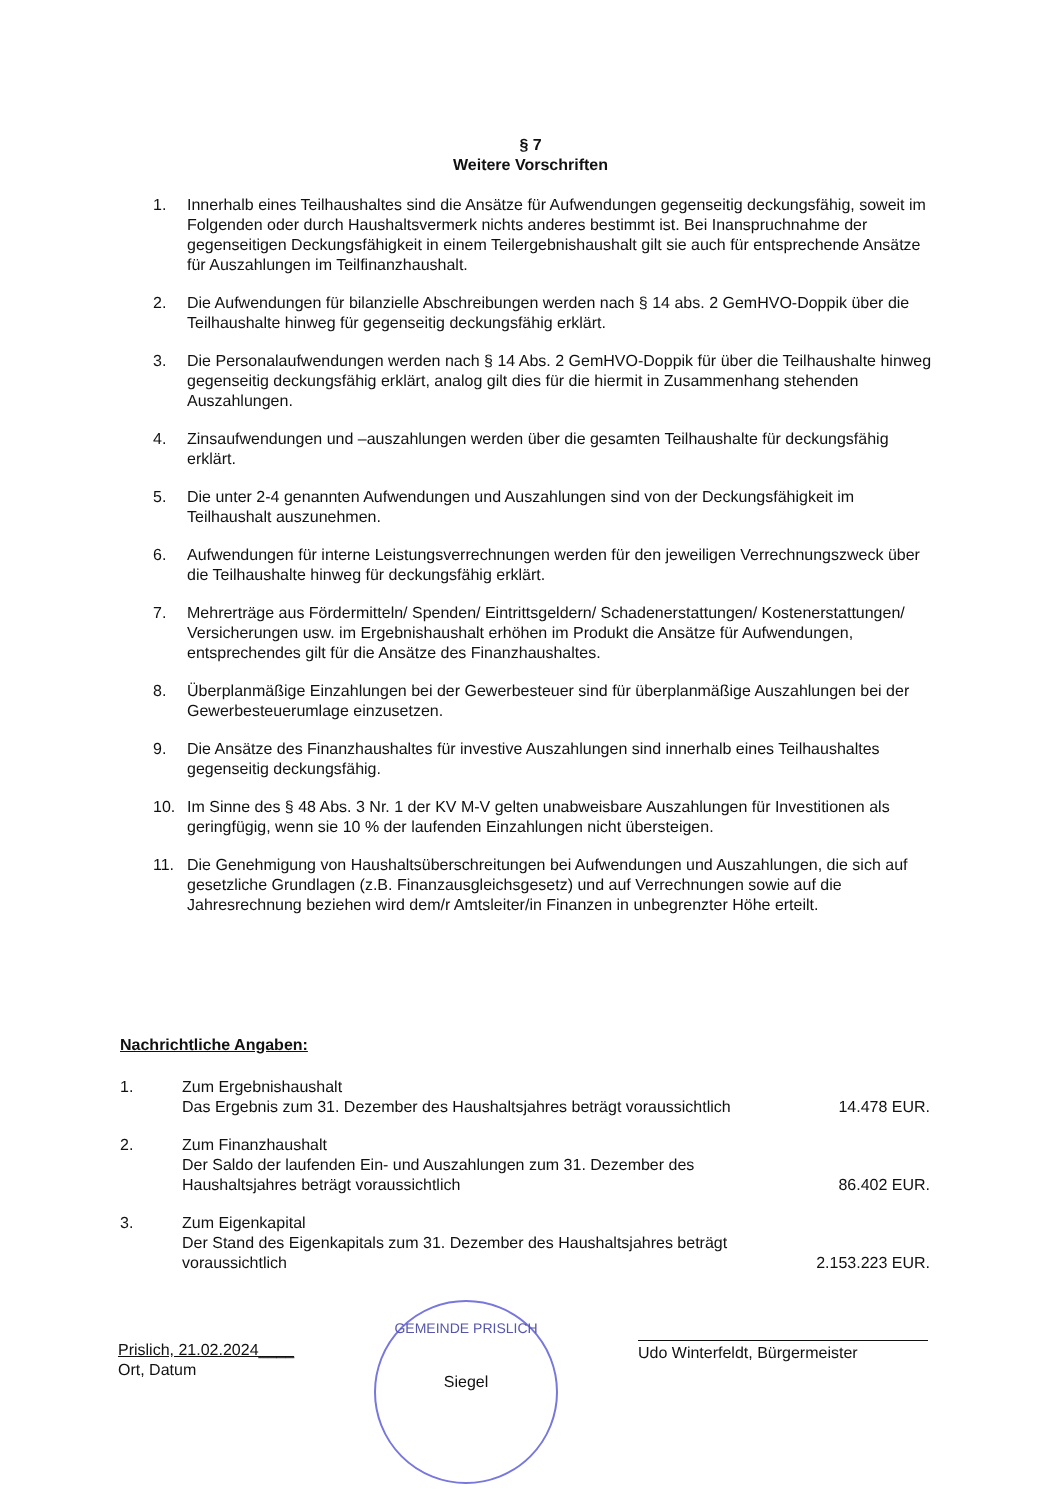§ 7
Weitere Vorschriften
1. Innerhalb eines Teilhaushaltes sind die Ansätze für Aufwendungen gegenseitig deckungsfähig, soweit im Folgenden oder durch Haushaltsvermerk nichts anderes bestimmt ist. Bei Inanspruchnahme der gegenseitigen Deckungsfähigkeit in einem Teilergebnishaushalt gilt sie auch für entsprechende Ansätze für Auszahlungen im Teilfinanzhaushalt.
2. Die Aufwendungen für bilanzielle Abschreibungen werden nach § 14 abs. 2 GemHVO-Doppik über die Teilhaushalte hinweg für gegenseitig deckungsfähig erklärt.
3. Die Personalaufwendungen werden nach § 14 Abs. 2 GemHVO-Doppik für über die Teilhaushalte hinweg gegenseitig deckungsfähig erklärt, analog gilt dies für die hiermit in Zusammenhang stehenden Auszahlungen.
4. Zinsaufwendungen und –auszahlungen werden über die gesamten Teilhaushalte für deckungsfähig erklärt.
5. Die unter 2-4 genannten Aufwendungen und Auszahlungen sind von der Deckungsfähigkeit im Teilhaushalt auszunehmen.
6. Aufwendungen für interne Leistungsverrechnungen werden für den jeweiligen Verrechnungszweck über die Teilhaushalte hinweg für deckungsfähig erklärt.
7. Mehrerträge aus Fördermitteln/ Spenden/ Eintrittsgeldern/ Schadenerstattungen/ Kostenerstattungen/ Versicherungen usw. im Ergebnishaushalt erhöhen im Produkt die Ansätze für Aufwendungen, entsprechendes gilt für die Ansätze des Finanzhaushaltes.
8. Überplanmäßige Einzahlungen bei der Gewerbesteuer sind für überplanmäßige Auszahlungen bei der Gewerbesteuerumlage einzusetzen.
9. Die Ansätze des Finanzhaushaltes für investive Auszahlungen sind innerhalb eines Teilhaushaltes gegenseitig deckungsfähig.
10. Im Sinne des § 48 Abs. 3 Nr. 1 der KV M-V gelten unabweisbare Auszahlungen für Investitionen als geringfügig, wenn sie 10 % der laufenden Einzahlungen nicht übersteigen.
11. Die Genehmigung von Haushaltsüberschreitungen bei Aufwendungen und Auszahlungen, die sich auf gesetzliche Grundlagen (z.B. Finanzausgleichsgesetz) und auf Verrechnungen sowie auf die Jahresrechnung beziehen wird dem/r Amtsleiter/in Finanzen in unbegrenzter Höhe erteilt.
Nachrichtliche Angaben:
1. Zum Ergebnishaushalt
Das Ergebnis zum 31. Dezember des Haushaltsjahres beträgt voraussichtlich 14.478 EUR.
2. Zum Finanzhaushalt
Der Saldo der laufenden Ein- und Auszahlungen zum 31. Dezember des Haushaltsjahres beträgt voraussichtlich 86.402 EUR.
3. Zum Eigenkapital
Der Stand des Eigenkapitals zum 31. Dezember des Haushaltsjahres beträgt voraussichtlich 2.153.223 EUR.
Prislich, 21.02.2024____
Ort, Datum
GEMEINDE PRISLICH
Siegel
Udo Winterfeldt, Bürgermeister